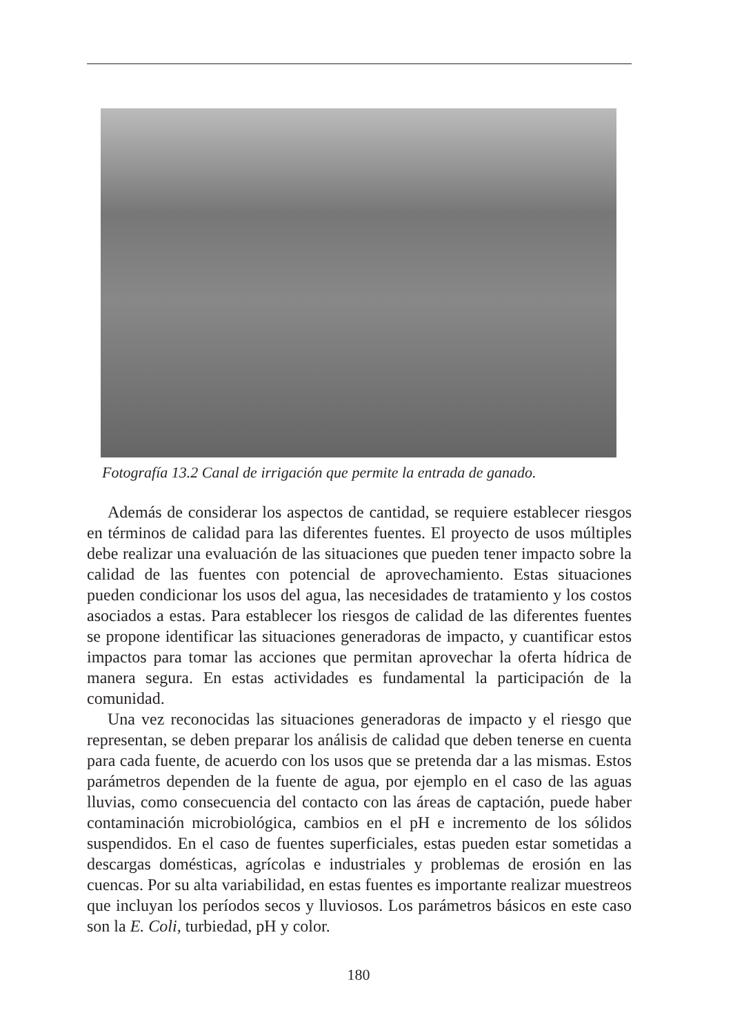Fotografía 13.2 Canal de irrigación que permite la entrada de ganado.
Además de considerar los aspectos de cantidad, se requiere establecer riesgos en términos de calidad para las diferentes fuentes. El proyecto de usos múltiples debe realizar una evaluación de las situaciones que pueden tener impacto sobre la calidad de las fuentes con potencial de aprovechamiento. Estas situaciones pueden condicionar los usos del agua, las necesidades de tratamiento y los costos asociados a estas. Para establecer los riesgos de calidad de las diferentes fuentes se propone identificar las situaciones generadoras de impacto, y cuantificar estos impactos para tomar las acciones que permitan aprovechar la oferta hídrica de manera segura. En estas actividades es fundamental la participación de la comunidad.
Una vez reconocidas las situaciones generadoras de impacto y el riesgo que representan, se deben preparar los análisis de calidad que deben tenerse en cuenta para cada fuente, de acuerdo con los usos que se pretenda dar a las mismas. Estos parámetros dependen de la fuente de agua, por ejemplo en el caso de las aguas lluvias, como consecuencia del contacto con las áreas de captación, puede haber contaminación microbiológica, cambios en el pH e incremento de los sólidos suspendidos. En el caso de fuentes superficiales, estas pueden estar sometidas a descargas domésticas, agrícolas e industriales y problemas de erosión en las cuencas. Por su alta variabilidad, en estas fuentes es importante realizar muestreos que incluyan los períodos secos y lluviosos. Los parámetros básicos en este caso son la E. Coli, turbiedad, pH y color.
180